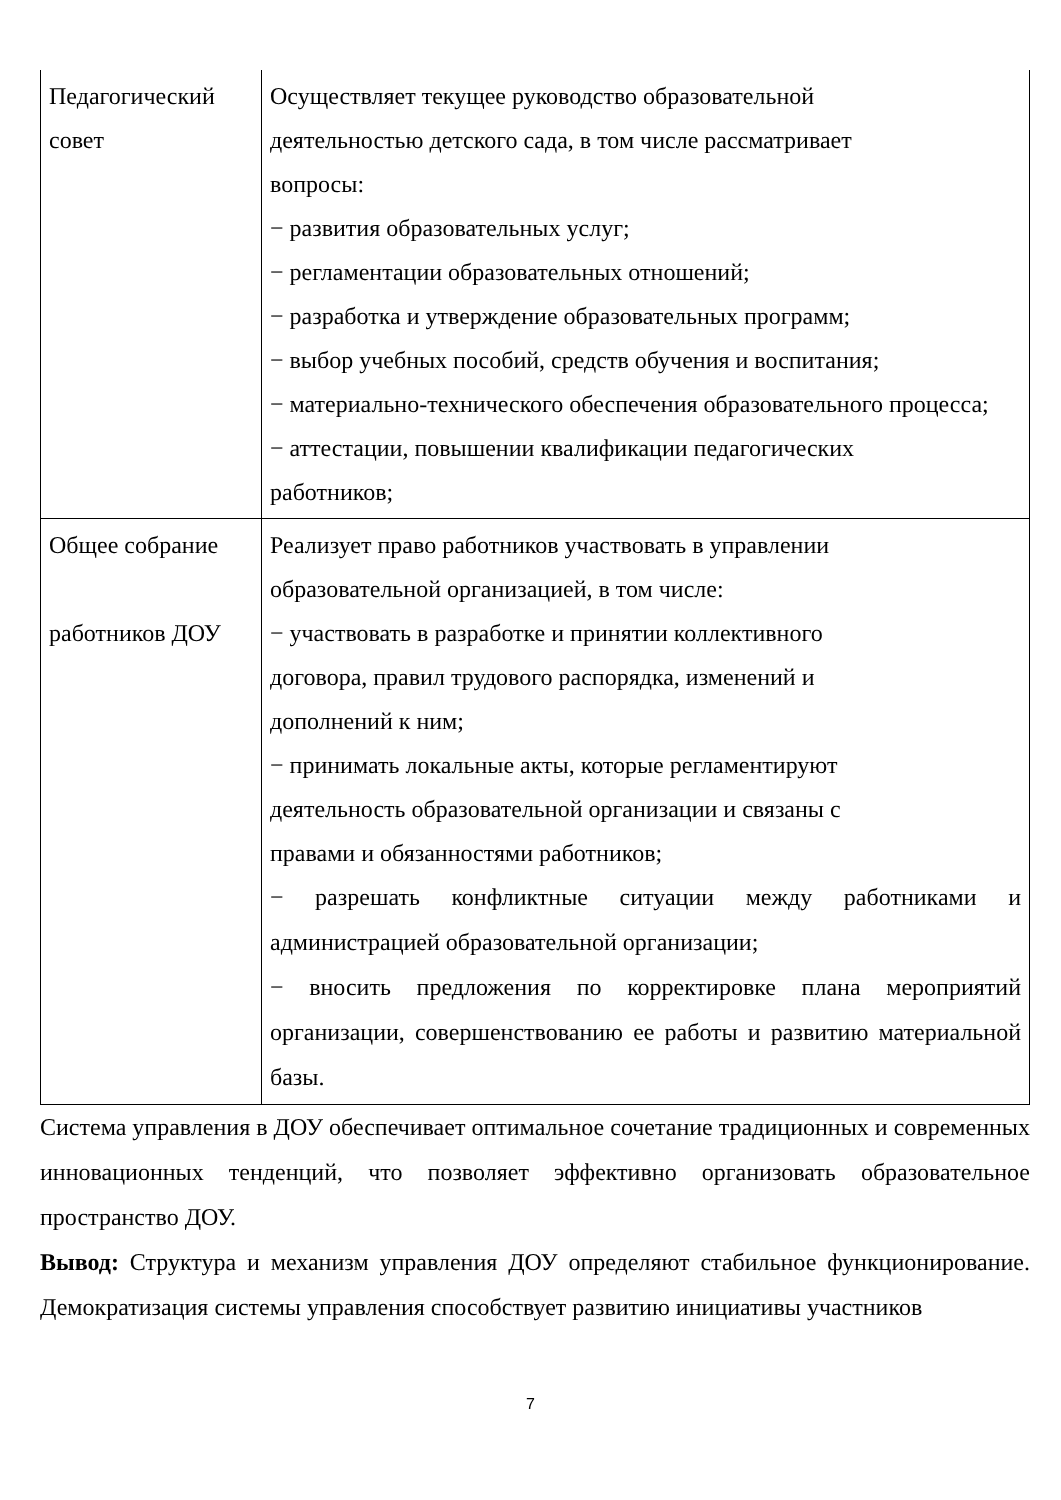| Педагогический совет | Осуществляет текущее руководство образовательной деятельностью детского сада, в том числе рассматривает вопросы: − развития образовательных услуг; − регламентации образовательных отношений; − разработка и утверждение образовательных программ; − выбор учебных пособий, средств обучения и воспитания; − материально-технического обеспечения образовательного процесса; − аттестации, повышении квалификации педагогических работников; |
| Общее собрание работников ДОУ | Реализует право работников участвовать в управлении образовательной организацией, в том числе: − участвовать в разработке и принятии коллективного договора, правил трудового распорядка, изменений и дополнений к ним; − принимать локальные акты, которые регламентируют деятельность образовательной организации и связаны с правами и обязанностями работников; − разрешать конфликтные ситуации между работниками и администрацией образовательной организации; − вносить предложения по корректировке плана мероприятий организации, совершенствованию ее работы и развитию материальной базы. |
Система управления в ДОУ обеспечивает оптимальное сочетание традиционных и современных инновационных тенденций, что позволяет эффективно организовать образовательное пространство ДОУ.
Вывод: Структура и механизм управления ДОУ определяют стабильное функционирование. Демократизация системы управления способствует развитию инициативы участников
7